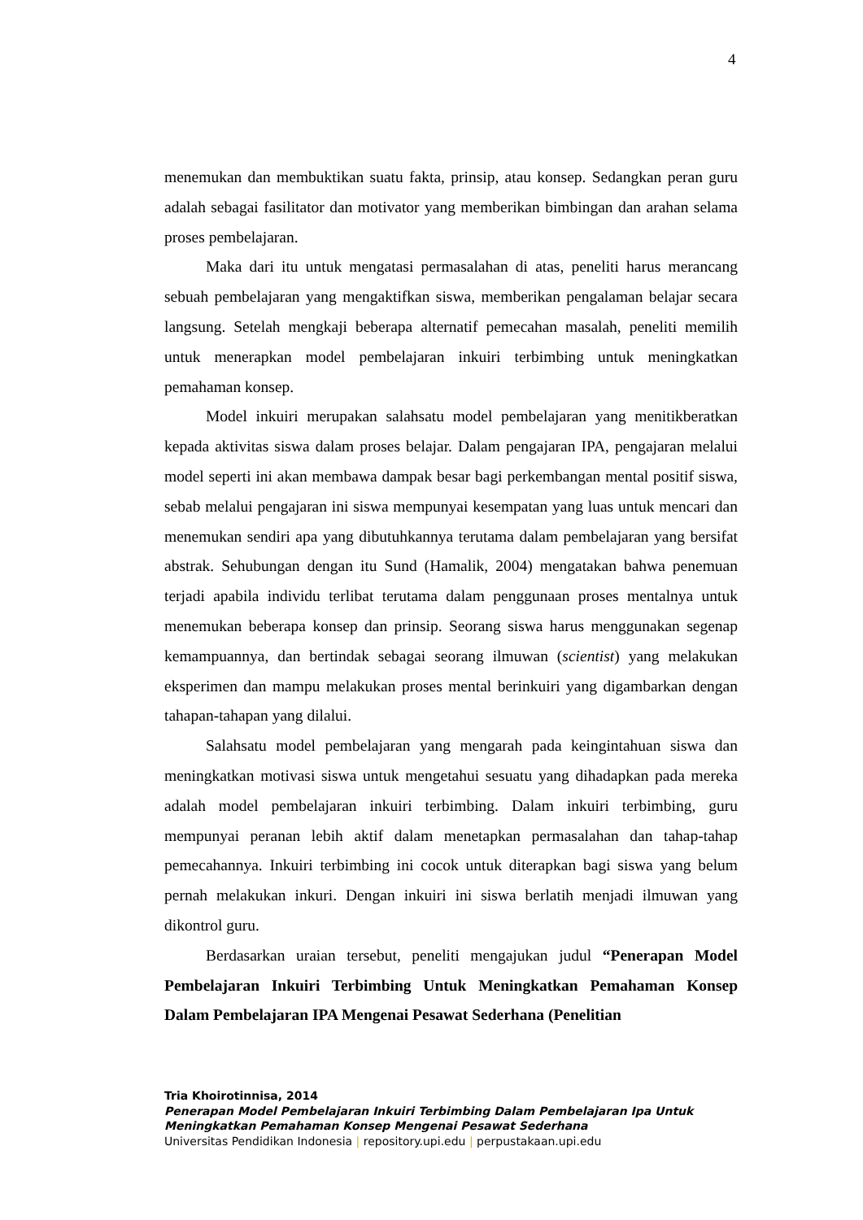4
menemukan dan membuktikan suatu fakta, prinsip, atau konsep. Sedangkan peran guru adalah sebagai fasilitator dan motivator yang memberikan bimbingan dan arahan selama proses pembelajaran.
Maka dari itu untuk mengatasi permasalahan di atas, peneliti harus merancang sebuah pembelajaran yang mengaktifkan siswa, memberikan pengalaman belajar secara langsung. Setelah mengkaji beberapa alternatif pemecahan masalah, peneliti memilih untuk menerapkan model pembelajaran inkuiri terbimbing untuk meningkatkan pemahaman konsep.
Model inkuiri merupakan salahsatu model pembelajaran yang menitikberatkan kepada aktivitas siswa dalam proses belajar. Dalam pengajaran IPA, pengajaran melalui model seperti ini akan membawa dampak besar bagi perkembangan mental positif siswa, sebab melalui pengajaran ini siswa mempunyai kesempatan yang luas untuk mencari dan menemukan sendiri apa yang dibutuhkannya terutama dalam pembelajaran yang bersifat abstrak. Sehubungan dengan itu Sund (Hamalik, 2004) mengatakan bahwa penemuan terjadi apabila individu terlibat terutama dalam penggunaan proses mentalnya untuk menemukan beberapa konsep dan prinsip. Seorang siswa harus menggunakan segenap kemampuannya, dan bertindak sebagai seorang ilmuwan (scientist) yang melakukan eksperimen dan mampu melakukan proses mental berinkuiri yang digambarkan dengan tahapan-tahapan yang dilalui.
Salahsatu model pembelajaran yang mengarah pada keingintahuan siswa dan meningkatkan motivasi siswa untuk mengetahui sesuatu yang dihadapkan pada mereka adalah model pembelajaran inkuiri terbimbing. Dalam inkuiri terbimbing, guru mempunyai peranan lebih aktif dalam menetapkan permasalahan dan tahap-tahap pemecahannya. Inkuiri terbimbing ini cocok untuk diterapkan bagi siswa yang belum pernah melakukan inkuri. Dengan inkuiri ini siswa berlatih menjadi ilmuwan yang dikontrol guru.
Berdasarkan uraian tersebut, peneliti mengajukan judul “Penerapan Model Pembelajaran Inkuiri Terbimbing Untuk Meningkatkan Pemahaman Konsep Dalam Pembelajaran IPA Mengenai Pesawat Sederhana (Penelitian
Tria Khoirotinnisa, 2014
Penerapan Model Pembelajaran Inkuiri Terbimbing Dalam Pembelajaran Ipa Untuk
Meningkatkan Pemahaman Konsep Mengenai Pesawat Sederhana
Universitas Pendidikan Indonesia | repository.upi.edu | perpustakaan.upi.edu